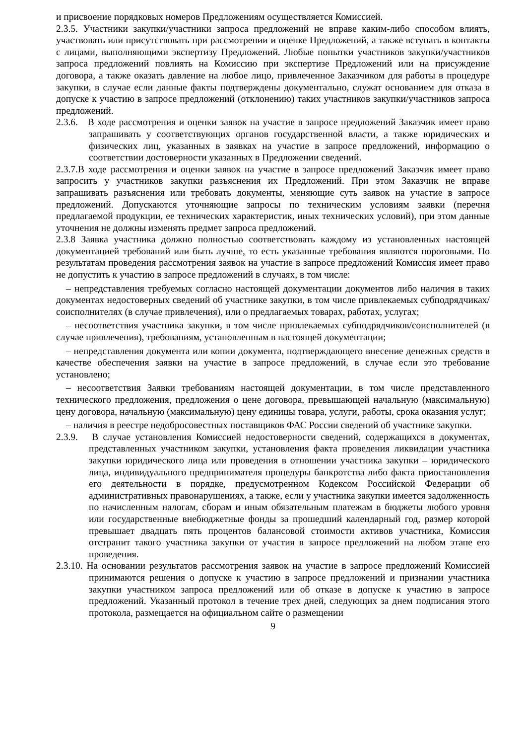и присвоение порядковых номеров Предложениям осуществляется Комиссией.
2.3.5. Участники закупки/участники запроса предложений не вправе каким-либо способом влиять, участвовать или присутствовать при рассмотрении и оценке Предложений, а также вступать в контакты с лицами, выполняющими экспертизу Предложений. Любые попытки участников закупки/участников запроса предложений повлиять на Комиссию при экспертизе Предложений или на присуждение договора, а также оказать давление на любое лицо, привлеченное Заказчиком для работы в процедуре закупки, в случае если данные факты подтверждены документально, служат основанием для отказа в допуске к участию в запросе предложений (отклонению) таких участников закупки/участников запроса предложений.
2.3.6. В ходе рассмотрения и оценки заявок на участие в запросе предложений Заказчик имеет право запрашивать у соответствующих органов государственной власти, а также юридических и физических лиц, указанных в заявках на участие в запросе предложений, информацию о соответствии достоверности указанных в Предложении сведений.
2.3.7.В ходе рассмотрения и оценки заявок на участие в запросе предложений Заказчик имеет право запросить у участников закупки разъяснения их Предложений. При этом Заказчик не вправе запрашивать разъяснения или требовать документы, меняющие суть заявок на участие в запросе предложений. Допускаются уточняющие запросы по техническим условиям заявки (перечня предлагаемой продукции, ее технических характеристик, иных технических условий), при этом данные уточнения не должны изменять предмет запроса предложений.
2.3.8 Заявка участника должно полностью соответствовать каждому из установленных настоящей документацией требований или быть лучше, то есть указанные требования являются пороговыми. По результатам проведения рассмотрения заявок на участие в запросе предложений Комиссия имеет право не допустить к участию в запросе предложений в случаях, в том числе:
– непредставления требуемых согласно настоящей документации документов либо наличия в таких документах недостоверных сведений об участнике закупки, в том числе привлекаемых субподрядчиках/соисполнителях (в случае привлечения), или о предлагаемых товарах, работах, услугах;
– несоответствия участника закупки, в том числе привлекаемых субподрядчиков/соисполнителей (в случае привлечения), требованиям, установленным в настоящей документации;
– непредставления документа или копии документа, подтверждающего внесение денежных средств в качестве обеспечения заявки на участие в запросе предложений, в случае если это требование установлено;
– несоответствия Заявки требованиям настоящей документации, в том числе представленного технического предложения, предложения о цене договора, превышающей начальную (максимальную) цену договора, начальную (максимальную) цену единицы товара, услуги, работы, срока оказания услуг;
– наличия в реестре недобросовестных поставщиков ФАС России сведений об участнике закупки.
2.3.9. В случае установления Комиссией недостоверности сведений, содержащихся в документах, представленных участником закупки, установления факта проведения ликвидации участника закупки юридического лица или проведения в отношении участника закупки – юридического лица, индивидуального предпринимателя процедуры банкротства либо факта приостановления его деятельности в порядке, предусмотренном Кодексом Российской Федерации об административных правонарушениях, а также, если у участника закупки имеется задолженность по начисленным налогам, сборам и иным обязательным платежам в бюджеты любого уровня или государственные внебюджетные фонды за прошедший календарный год, размер которой превышает двадцать пять процентов балансовой стоимости активов участника, Комиссия отстранит такого участника закупки от участия в запросе предложений на любом этапе его проведения.
2.3.10. На основании результатов рассмотрения заявок на участие в запросе предложений Комиссией принимаются решения о допуске к участию в запросе предложений и признании участника закупки участником запроса предложений или об отказе в допуске к участию в запросе предложений. Указанный протокол в течение трех дней, следующих за днем подписания этого протокола, размещается на официальном сайте о размещении
9